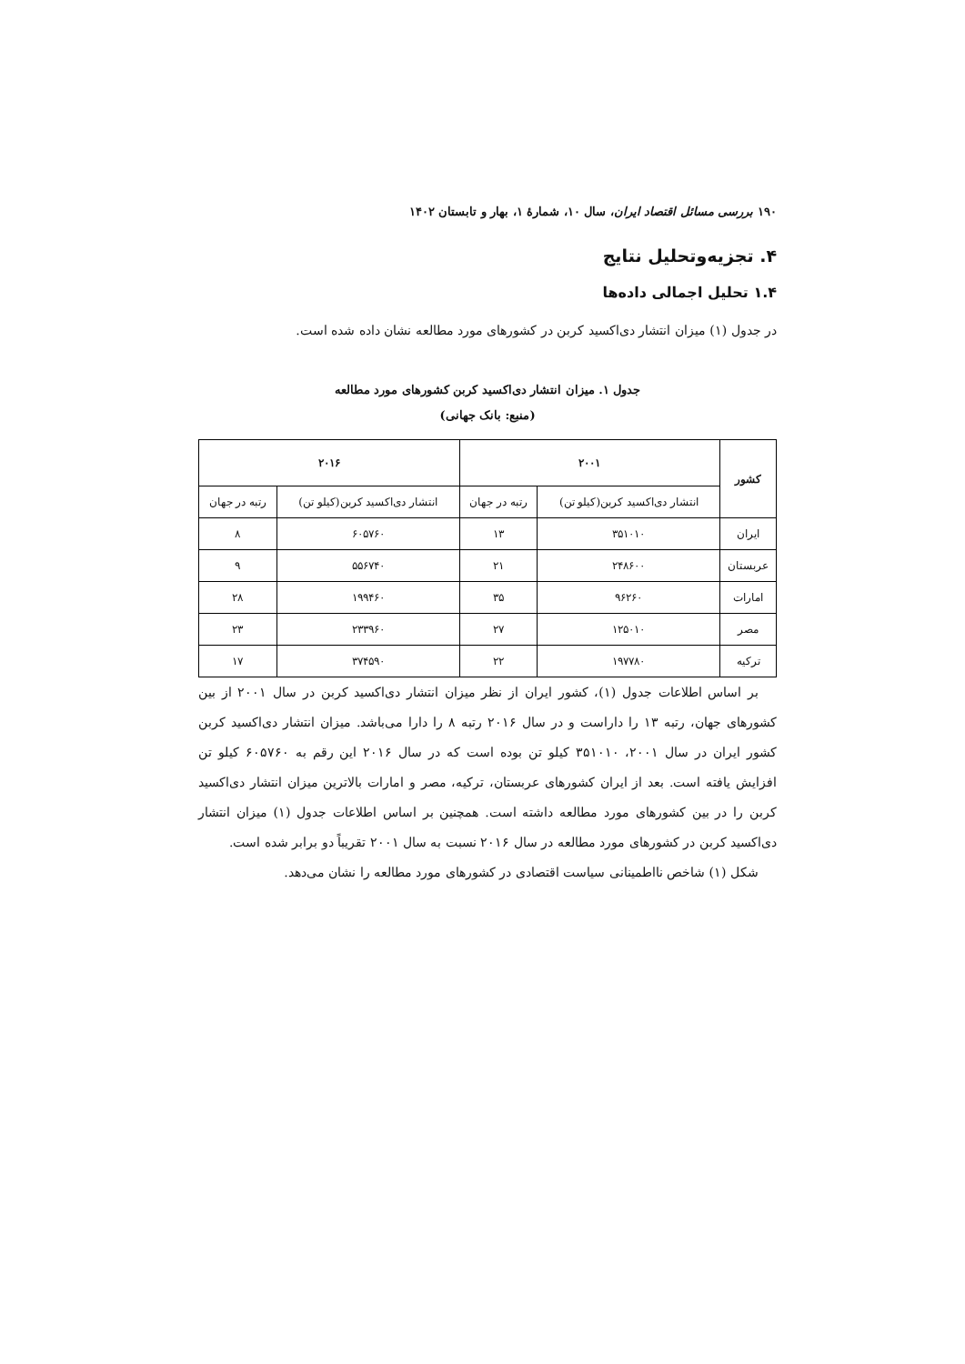۱۹۰ بررسی مسائل اقتصاد ایران، سال ۱۰، شمارهٔ ۱، بهار و تابستان ۱۴۰۲
۴. تجزیه‌وتحلیل نتایج
۱.۴ تحلیل اجمالی داده‌ها
در جدول (۱) میزان انتشار دی‌اکسید کربن در کشورهای مورد مطالعه نشان داده شده است.
جدول ۱. میزان انتشار دی‌اکسید کربن کشورهای مورد مطالعه
(منبع: بانک جهانی)
| کشور | ۲۰۰۱ | | ۲۰۱۶ | |
| --- | --- | --- | --- | --- |
| | انتشار دی‌اکسید کربن(کیلو تن) | رتبه در جهان | انتشار دی‌اکسید کربن(کیلو تن) | رتبه در جهان |
| ایران | ۳۵۱۰۱۰ | ۱۳ | ۶۰۵۷۶۰ | ۸ |
| عربستان | ۲۴۸۶۰۰ | ۲۱ | ۵۵۶۷۴۰ | ۹ |
| امارات | ۹۶۲۶۰ | ۳۵ | ۱۹۹۴۶۰ | ۲۸ |
| مصر | ۱۲۵۰۱۰ | ۲۷ | ۲۳۳۹۶۰ | ۲۳ |
| ترکیه | ۱۹۷۷۸۰ | ۲۲ | ۳۷۴۵۹۰ | ۱۷ |
بر اساس اطلاعات جدول (۱)، کشور ایران از نظر میزان انتشار دی‌اکسید کربن در سال ۲۰۰۱ از بین کشورهای جهان، رتبه ۱۳ را داراست و در سال ۲۰۱۶ رتبه ۸ را دارا می‌باشد. میزان انتشار دی‌اکسید کربن کشور ایران در سال ۲۰۰۱، ۳۵۱۰۱۰ کیلو تن بوده است که در سال ۲۰۱۶ این رقم به ۶۰۵۷۶۰ کیلو تن افزایش یافته است. بعد از ایران کشورهای عربستان، ترکیه، مصر و امارات بالاترین میزان انتشار دی‌اکسید کربن را در بین کشورهای مورد مطالعه داشته است. همچنین بر اساس اطلاعات جدول (۱) میزان انتشار دی‌اکسید کربن در کشورهای مورد مطالعه در سال ۲۰۱۶ نسبت به سال ۲۰۰۱ تقریباً دو برابر شده است.
شکل (۱) شاخص نااطمینانی سیاست اقتصادی در کشورهای مورد مطالعه را نشان می‌دهد.